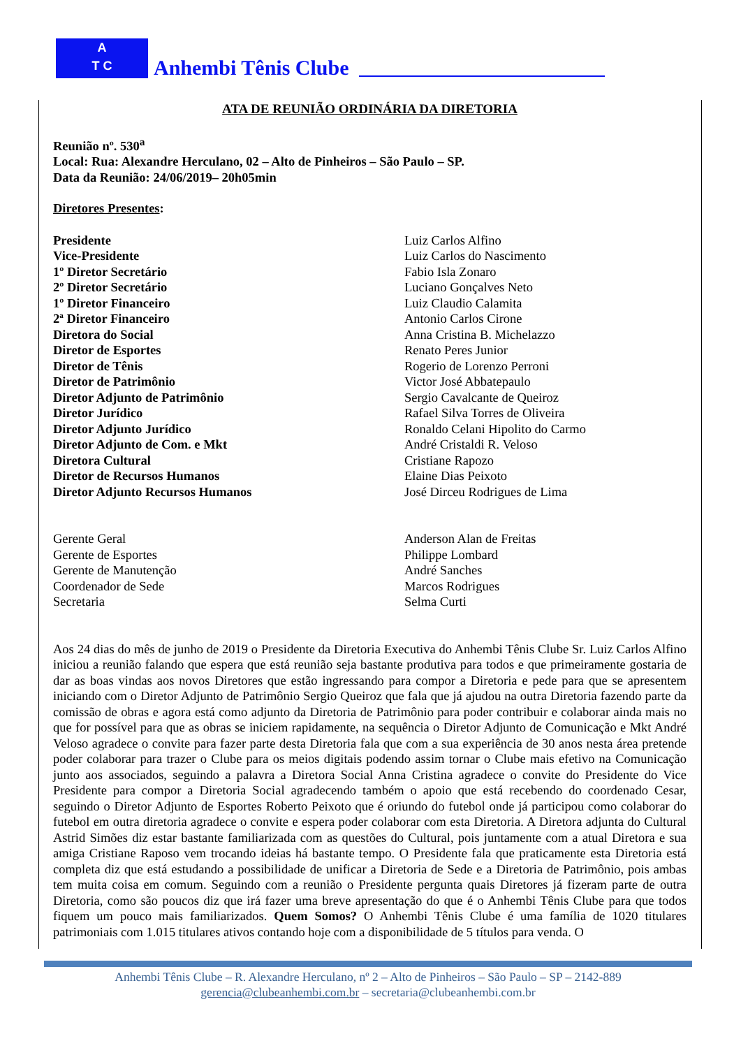A
T C
Anhembi Tênis Clube
ATA DE REUNIÃO ORDINÁRIA DA DIRETORIA
Reunião nº. 530<sup>a</sup>
Local: Rua: Alexandre Herculano, 02 – Alto de Pinheiros – São Paulo – SP.
Data da Reunião: 24/06/2019– 20h05min
Diretores Presentes:
| Presidente | Luiz Carlos Alfino |
| Vice-Presidente | Luiz Carlos do Nascimento |
| 1º Diretor Secretário | Fabio Isla Zonaro |
| 2º Diretor Secretário | Luciano Gonçalves Neto |
| 1º Diretor Financeiro | Luiz Claudio Calamita |
| 2ª Diretor Financeiro | Antonio Carlos Cirone |
| Diretora do Social | Anna Cristina B. Michelazzo |
| Diretor de Esportes | Renato Peres Junior |
| Diretor de Tênis | Rogerio de Lorenzo Perroni |
| Diretor de Patrimônio | Victor José Abbatepaulo |
| Diretor Adjunto de Patrimônio | Sergio Cavalcante de Queiroz |
| Diretor Jurídico | Rafael Silva Torres de Oliveira |
| Diretor Adjunto Jurídico | Ronaldo Celani Hipolito do Carmo |
| Diretor Adjunto de Com. e Mkt | André Cristaldi R. Veloso |
| Diretora Cultural | Cristiane Rapozo |
| Diretor de Recursos Humanos | Elaine Dias Peixoto |
| Diretor Adjunto Recursos Humanos | José Dirceu Rodrigues de Lima |
| Gerente Geral | Anderson Alan de Freitas |
| Gerente de Esportes | Philippe Lombard |
| Gerente de Manutenção | André Sanches |
| Coordenador de Sede | Marcos Rodrigues |
| Secretaria | Selma Curti |
Aos 24 dias do mês de junho de 2019 o Presidente da Diretoria Executiva do Anhembi Tênis Clube Sr. Luiz Carlos Alfino iniciou a reunião falando que espera que está reunião seja bastante produtiva para todos e que primeiramente gostaria de dar as boas vindas aos novos Diretores que estão ingressando para compor a Diretoria e pede para que se apresentem iniciando com o Diretor Adjunto de Patrimônio Sergio Queiroz que fala que já ajudou na outra Diretoria fazendo parte da comissão de obras e agora está como adjunto da Diretoria de Patrimônio para poder contribuir e colaborar ainda mais no que for possível para que as obras se iniciem rapidamente, na sequência o Diretor Adjunto de Comunicação e Mkt André Veloso agradece o convite para fazer parte desta Diretoria fala que com a sua experiência de 30 anos nesta área pretende poder colaborar para trazer o Clube para os meios digitais podendo assim tornar o Clube mais efetivo na Comunicação junto aos associados, seguindo a palavra a Diretora Social Anna Cristina agradece o convite do Presidente do Vice Presidente para compor a Diretoria Social agradecendo também o apoio que está recebendo do coordenado Cesar, seguindo o Diretor Adjunto de Esportes Roberto Peixoto que é oriundo do futebol onde já participou como colaborar do futebol em outra diretoria agradece o convite e espera poder colaborar com esta Diretoria. A Diretora adjunta do Cultural Astrid Simões diz estar bastante familiarizada com as questões do Cultural, pois juntamente com a atual Diretora e sua amiga Cristiane Raposo vem trocando ideias há bastante tempo. O Presidente fala que praticamente esta Diretoria está completa diz que está estudando a possibilidade de unificar a Diretoria de Sede e a Diretoria de Patrimônio, pois ambas tem muita coisa em comum. Seguindo com a reunião o Presidente pergunta quais Diretores já fizeram parte de outra Diretoria, como são poucos diz que irá fazer uma breve apresentação do que é o Anhembi Tênis Clube para que todos fiquem um pouco mais familiarizados. Quem Somos? O Anhembi Tênis Clube é uma família de 1020 titulares patrimoniais com 1.015 titulares ativos contando hoje com a disponibilidade de 5 títulos para venda. O
Anhembi Tênis Clube – R. Alexandre Herculano, nº 2 – Alto de Pinheiros – São Paulo – SP – 2142-889
gerencia@clubeanhembi.com.br – secretaria@clubeanhembi.com.br